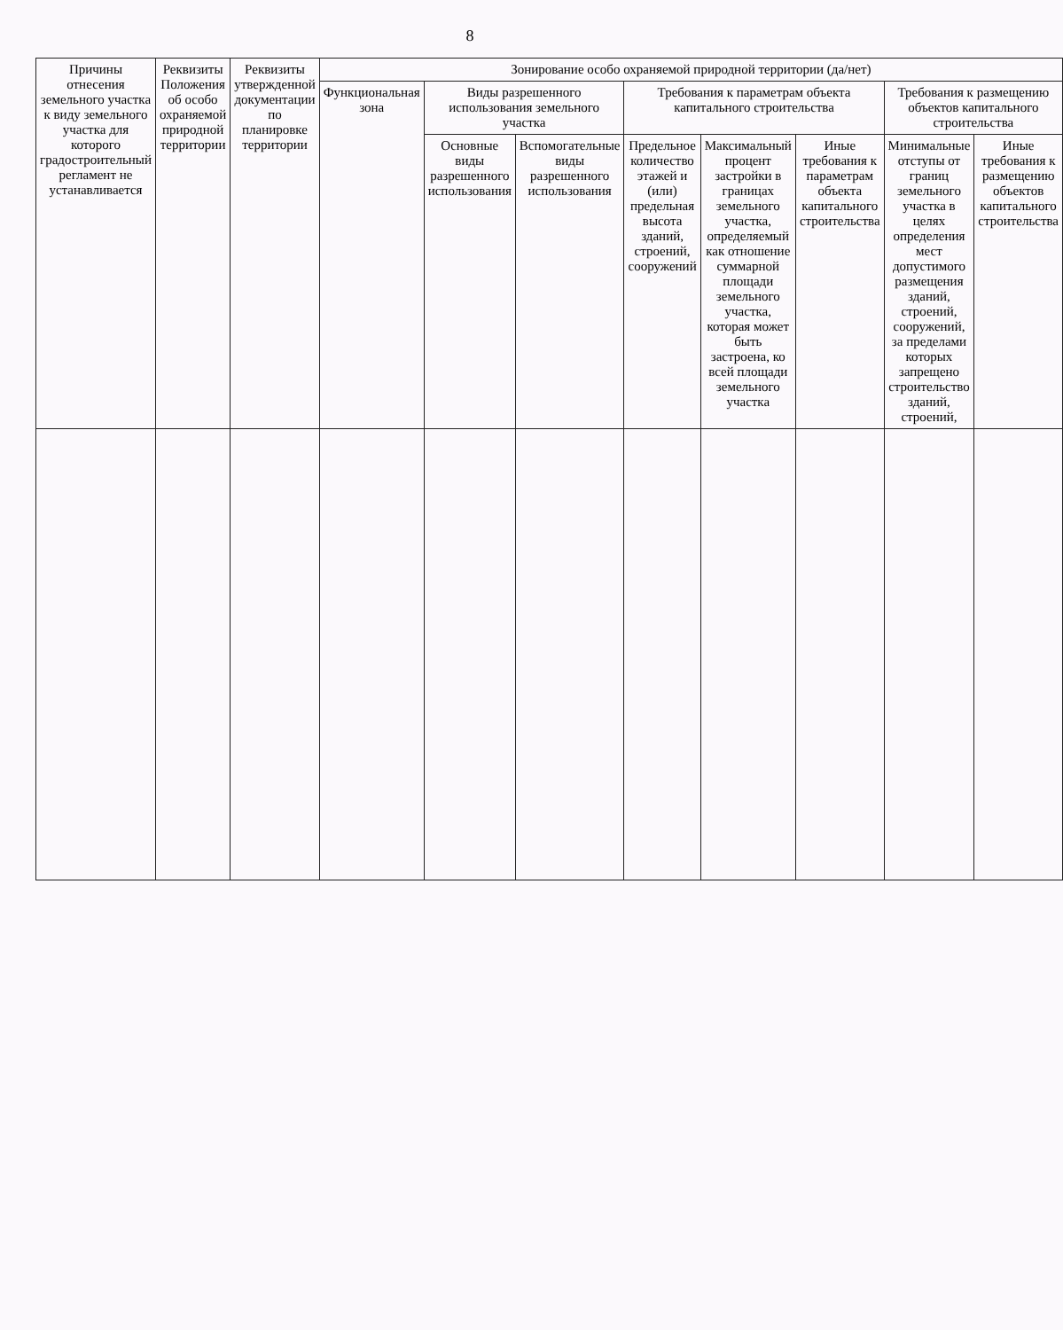8
| Причины отнесения земельного участка к виду земельного участка для которого градостроительный регламент не устанавливается | Реквизиты Положения об особо охраняемой природной территории | Реквизиты утвержденной документации по планировке территории | Зонирование особо охраняемой природной территории (да/нет) | | | | | | | |
| --- | --- | --- | --- | --- | --- | --- | --- | --- | --- | --- |
| | | | Функциональная зона | Виды разрешенного использования земельного участка | | Требования к параметрам объекта капитального строительства | | | Требования к размещению объектов капитального строительства | |
| | | | | Основные виды разрешенного использования | Вспомогательные виды разрешенного использования | Предельное количество этажей и (или) предельная высота зданий, строений, сооружений | Максимальный процент застройки в границах земельного участка, определяемый как отношение суммарной площади земельного участка, которая может быть застроена, ко всей площади земельного участка | Иные требования к параметрам объекта капитального строительства | Минимальные отступы от границ земельного участка в целях определения мест допустимого размещения зданий, строений, сооружений, за пределами которых запрещено строительство зданий, строений, | Иные требования к размещению объектов капитального строительства |